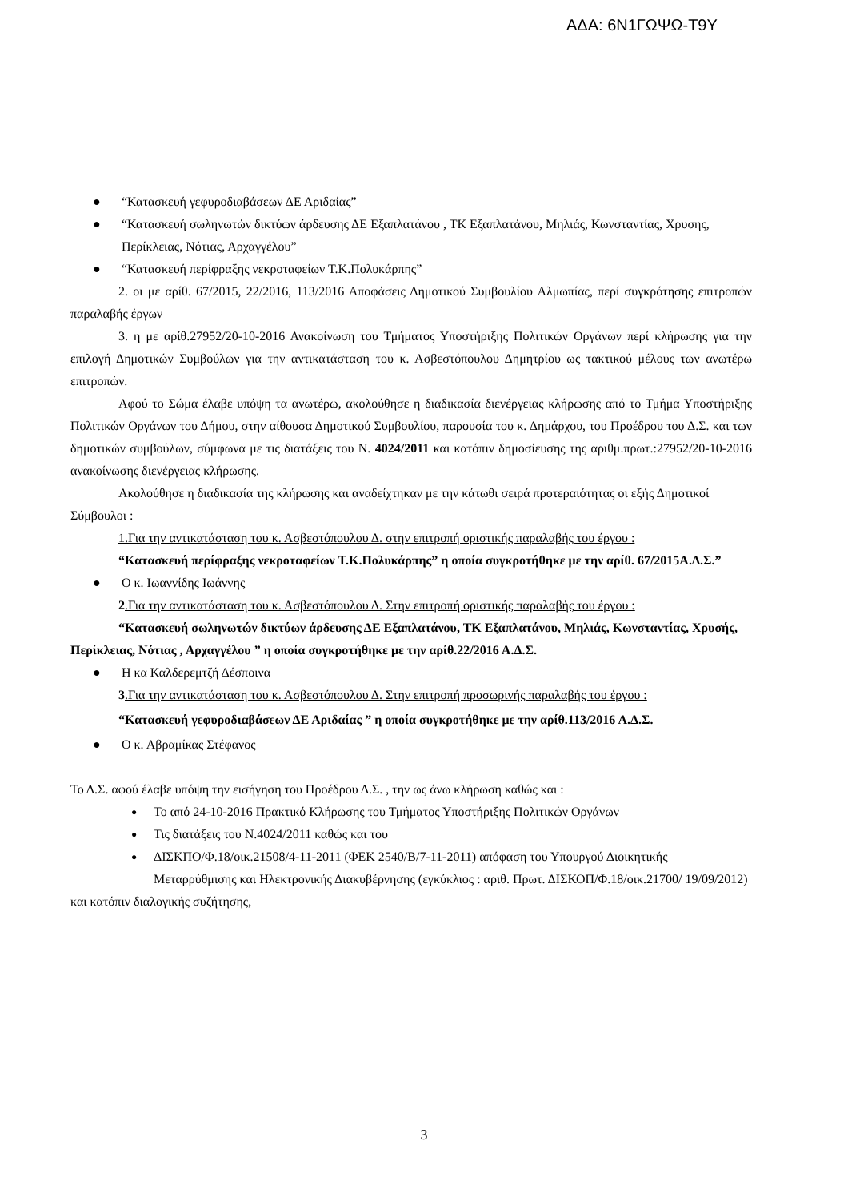ΑΔΑ: 6Ν1ΓΩΨΩ-Τ9Υ
● “Κατασκευή γεφυροδιαβάσεων ΔΕ Αριδαίας”
● “Κατασκευή σωληνωτών δικτύων άρδευσης ΔΕ Εξαπλατάνου , ΤΚ Εξαπλατάνου, Μηλιάς, Κωνσταντίας, Χρυσης, Περίκλειας, Νότιας, Αρχαγγέλου”
● “Κατασκευή περίφραξης νεκροταφείων Τ.Κ.Πολυκάρπης”
2. οι με αρίθ. 67/2015, 22/2016, 113/2016 Αποφάσεις Δημοτικού Συμβουλίου Αλμωπίας, περί συγκρότησης επιτροπών παραλαβής έργων
3. η με αρίθ.27952/20-10-2016 Ανακοίνωση του Τμήματος Υποστήριξης Πολιτικών Οργάνων περί κλήρωσης για την επιλογή Δημοτικών Συμβούλων για την αντικατάσταση του κ. Ασβεστόπουλου Δημητρίου ως τακτικού μέλους των ανωτέρω επιτροπών.
Αφού το Σώμα έλαβε υπόψη τα ανωτέρω, ακολούθησε η διαδικασία διενέργειας κλήρωσης από το Τμήμα Υποστήριξης Πολιτικών Οργάνων του Δήμου, στην αίθουσα Δημοτικού Συμβουλίου, παρουσία του κ. Δημάρχου, του Προέδρου του Δ.Σ. και των δημοτικών συμβούλων, σύμφωνα με τις διατάξεις του Ν. 4024/2011 και κατόπιν δημοσίευσης της αριθμ.πρωτ.:27952/20-10-2016 ανακοίνωσης διενέργειας κλήρωσης.
Ακολούθησε η διαδικασία της κλήρωσης και αναδείχτηκαν με την κάτωθι σειρά προτεραιότητας οι εξής Δημοτικοί Σύμβουλοι :
1.Για την αντικατάσταση του κ. Ασβεστόπουλου Δ. στην επιτροπή οριστικής παραλαβής του έργου :
“Κατασκευή περίφραξης νεκροταφείων Τ.Κ.Πολυκάρπης” η οποία συγκροτήθηκε με την αρίθ. 67/2015Α.Δ.Σ.”
● Ο κ. Ιωαννίδης Ιωάννης
2.Για την αντικατάσταση του κ. Ασβεστόπουλου Δ. Στην επιτροπή οριστικής παραλαβής του έργου :
“Κατασκευή σωληνωτών δικτύων άρδευσης ΔΕ Εξαπλατάνου, ΤΚ Εξαπλατάνου, Μηλιάς, Κωνσταντίας, Χρυσής, Περίκλειας, Νότιας , Αρχαγγέλου ” η οποία συγκροτήθηκε με την αρίθ.22/2016 Α.Δ.Σ.
● Η κα Καλδερεμτζή Δέσποινα
3.Για την αντικατάσταση του κ. Ασβεστόπουλου Δ. Στην επιτροπή προσωρινής παραλαβής του έργου :
“Κατασκευή γεφυροδιαβάσεων ΔΕ Αριδαίας ” η οποία συγκροτήθηκε με την αρίθ.113/2016 Α.Δ.Σ.
● Ο κ. Αβραμίκας Στέφανος
Το Δ.Σ. αφού έλαβε υπόψη την εισήγηση του Προέδρου Δ.Σ. , την ως άνω κλήρωση καθώς και :
● Το από 24-10-2016 Πρακτικό Κλήρωσης του Τμήματος Υποστήριξης Πολιτικών Οργάνων
● Τις διατάξεις του Ν.4024/2011 καθώς και του
● ΔΙΣΚΠΟ/Φ.18/οικ.21508/4-11-2011 (ΦΕΚ 2540/Β/7-11-2011) απόφαση του Υπουργού Διοικητικής Μεταρρύθμισης και Ηλεκτρονικής Διακυβέρνησης (εγκύκλιος : αριθ. Πρωτ. ΔΙΣΚΟΠ/Φ.18/οικ.21700/ 19/09/2012)
και κατόπιν διαλογικής συζήτησης,
3